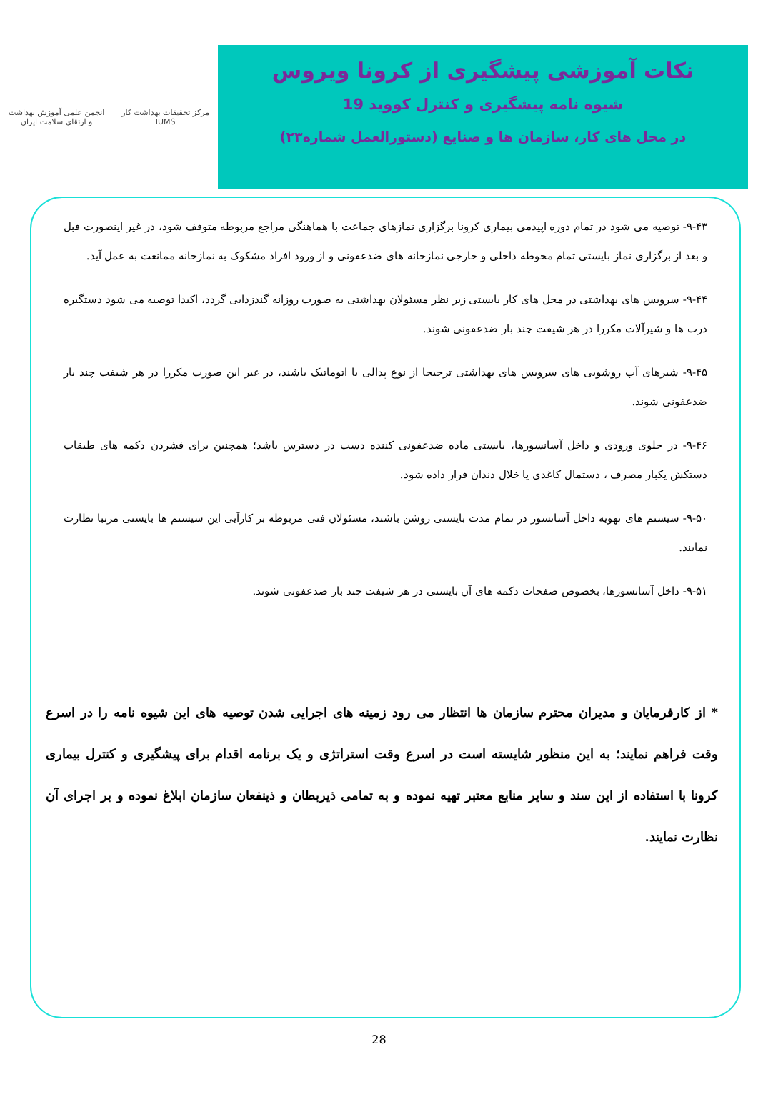مرکز تحقیقات بهداشت کار
IUMS
انجمن علمی آموزش بهداشت
و ارتقای سلامت ایران
نکات آموزشی پیشگیری از کرونا ویروس
شیوه نامه پیشگیری و کنترل کووید 19
در محل های کار، سازمان ها و صنایع (دستورالعمل شماره۲۳)
۹-۴۳- توصیه می شود در تمام دوره اپیدمی بیماری کرونا برگزاری نمازهای جماعت با هماهنگی مراجع مربوطه متوقف شود، در غیر اینصورت قبل و بعد از برگزاری نماز بایستی تمام محوطه داخلی و خارجی نمازخانه های ضدعفونی و از ورود افراد مشکوک به نمازخانه ممانعت به عمل آید.
۹-۴۴- سرویس های بهداشتی در محل های کار بایستی زیر نظر مسئولان بهداشتی به صورت روزانه گندزدایی گردد، اکیدا توصیه می شود دستگیره درب ها و شیرآلات مکررا در هر شیفت چند بار ضدعفونی شوند.
۹-۴۵- شیرهای آب روشویی های سرویس های بهداشتی ترجیحا از نوع پدالی یا اتوماتیک باشند، در غیر این صورت مکررا در هر شیفت چند بار ضدعفونی شوند.
۹-۴۶- در جلوی ورودی و داخل آسانسورها، بایستی ماده ضدعفونی کننده دست در دسترس باشد؛ همچنین برای فشردن دکمه های طبقات دستکش یکبار مصرف ، دستمال کاغذی یا خلال دندان قرار داده شود.
۹-۵۰- سیستم های تهویه داخل آسانسور در تمام مدت بایستی روشن باشند، مسئولان فنی مربوطه بر کارآیی این سیستم ها بایستی مرتبا نظارت نمایند.
۹-۵۱- داخل آسانسورها، بخصوص صفحات دکمه های آن بایستی در هر شیفت چند بار ضدعفونی شوند.
* از کارفرمایان و مدیران محترم سازمان ها انتظار می رود زمینه های اجرایی شدن توصیه های این شیوه نامه را در اسرع وقت فراهم نمایند؛ به این منظور شایسته است در اسرع وقت استراتژی و یک برنامه اقدام برای پیشگیری و کنترل بیماری کرونا با استفاده از این سند و سایر منابع معتبر تهیه نموده و به تمامی ذیربطان و ذینفعان سازمان ابلاغ نموده و بر اجرای آن نظارت نمایند.
28